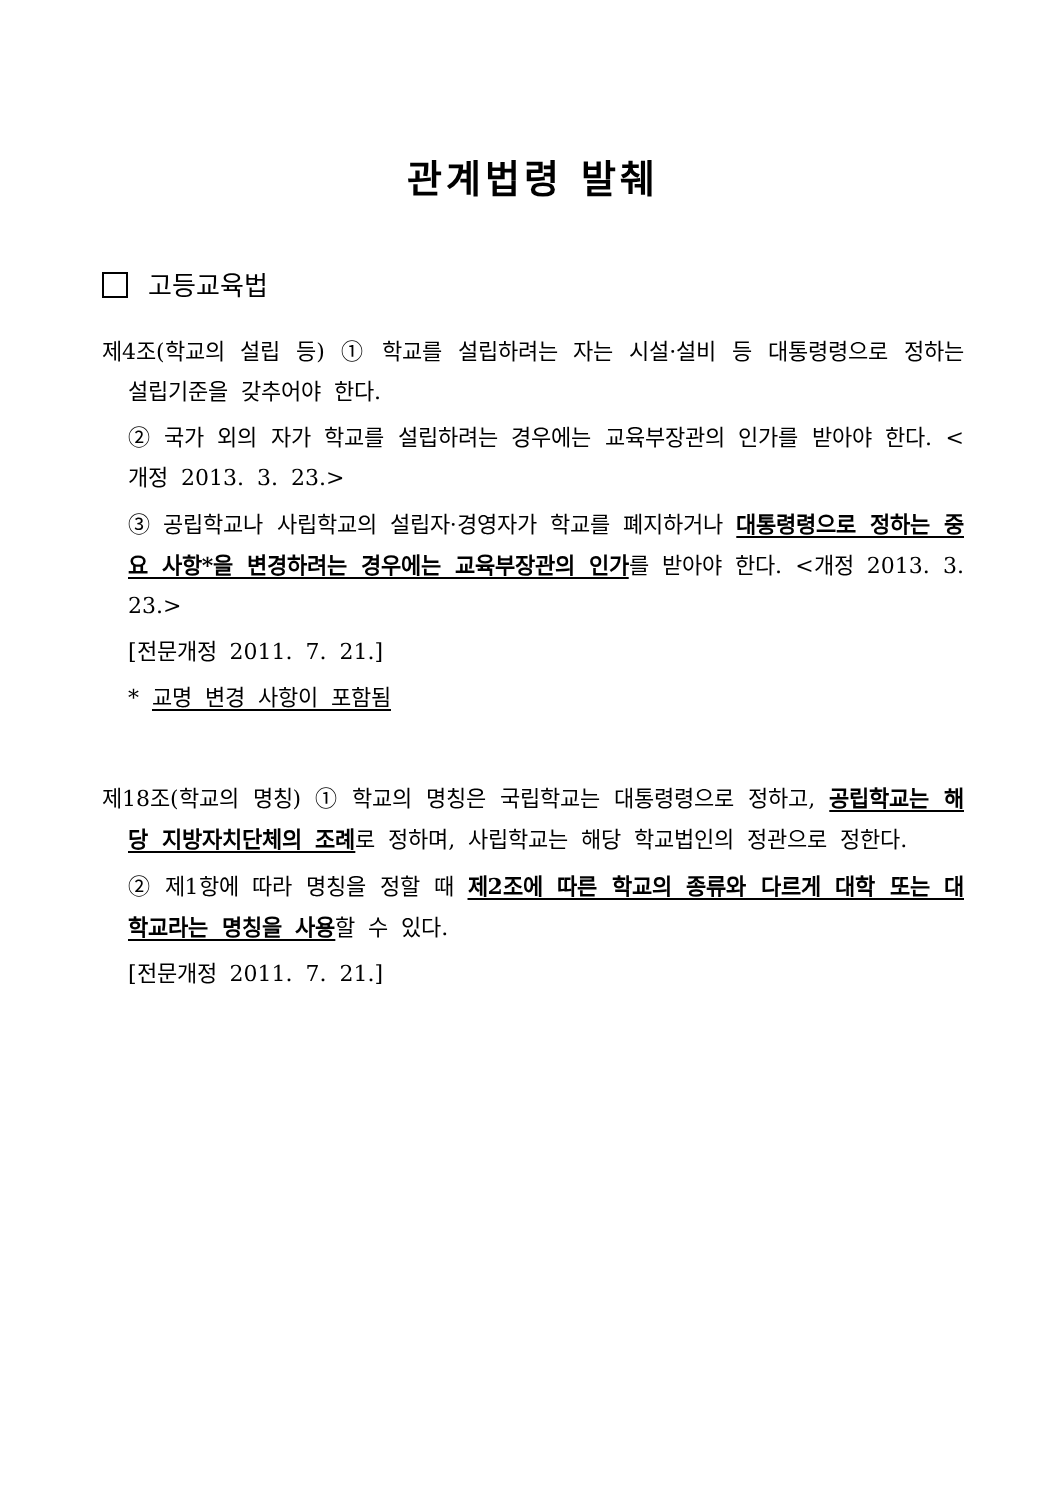관계법령 발췌
고등교육법
제4조(학교의 설립 등) ① 학교를 설립하려는 자는 시설·설비 등 대통령령으로 정하는 설립기준을 갖추어야 한다.
② 국가 외의 자가 학교를 설립하려는 경우에는 교육부장관의 인가를 받아야 한다. <개정 2013. 3. 23.>
③ 공립학교나 사립학교의 설립자·경영자가 학교를 폐지하거나 대통령령으로 정하는 중요 사항*을 변경하려는 경우에는 교육부장관의 인가를 받아야 한다. <개정 2013. 3. 23.>
[전문개정 2011. 7. 21.]
* 교명 변경 사항이 포함됨
제18조(학교의 명칭) ① 학교의 명칭은 국립학교는 대통령령으로 정하고, 공립학교는 해당 지방자치단체의 조례로 정하며, 사립학교는 해당 학교법인의 정관으로 정한다.
② 제1항에 따라 명칭을 정할 때 제2조에 따른 학교의 종류와 다르게 대학 또는 대학교라는 명칭을 사용할 수 있다.
[전문개정 2011. 7. 21.]